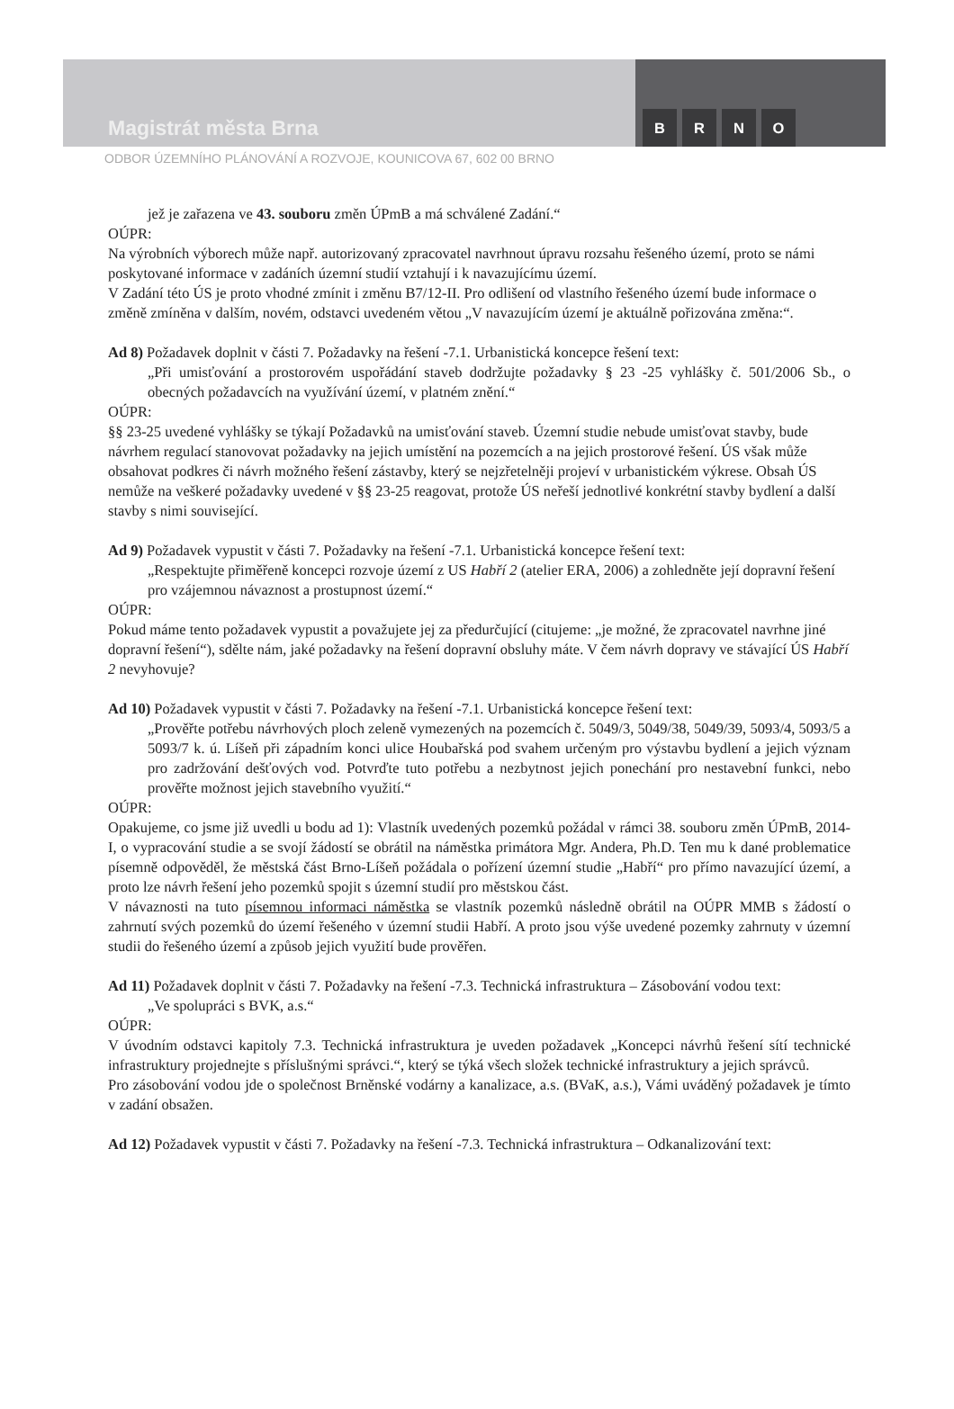Magistrát města Brna
BRNO
ODBOR ÚZEMNÍHO PLÁNOVÁNÍ A ROZVOJE, KOUNICOVA 67, 602 00 BRNO
jež je zařazena ve 43. souboru změn ÚPmB a má schválené Zadání.“
OÚPR:
Na výrobních výborech může např. autorizovaný zpracovatel navrhnout úpravu rozsahu řešeného území, proto se námi poskytované informace v zadáních územní studií vztahují i k navazujícímu území.
V Zadání této ÚS je proto vhodné zmínit i změnu B7/12-II. Pro odlišení od vlastního řešeného území bude informace o změně zmíněna v dalším, novém, odstavci uvedeném větou „V navazujícím území je aktuálně pořizována změna:“.
Ad 8) Požadavek doplnit v části 7. Požadavky na řešení -7.1. Urbanistická koncepce řešení text:
„Při umisťování a prostorovém uspořádání staveb dodržujte požadavky § 23 -25 vyhlášky č. 501/2006 Sb., o obecných požadavcích na využívání území, v platném znění.“
OÚPR:
§§ 23-25 uvedené vyhlášky se týkají Požadavků na umisťování staveb. Územní studie nebude umisťovat stavby, bude návrhem regulací stanovovat požadavky na jejich umístění na pozemcích a na jejich prostorové řešení. ÚS však může obsahovat podkres či návrh možného řešení zástavby, který se nejzřetelněji projeví v urbanistickém výkrese. Obsah ÚS nemůže na veškeré požadavky uvedené v §§ 23-25 reagovat, protože ÚS neřeší jednotlivé konkrétní stavby bydlení a další stavby s nimi související.
Ad 9) Požadavek vypustit v části 7. Požadavky na řešení -7.1. Urbanistická koncepce řešení text:
„Respektujte přiměřeně koncepci rozvoje území z US Habří 2 (atelier ERA, 2006) a zohledněte její dopravní řešení pro vzájemnou návaznost a prostupnost území.“
OÚPR:
Pokud máme tento požadavek vypustit a považujete jej za předurčující (citujeme: „je možné, že zpracovatel navrhne jiné dopravní řešení“), sdělte nám, jaké požadavky na řešení dopravní obsluhy máte. V čem návrh dopravy ve stávající ÚS Habří 2 nevyhovuje?
Ad 10) Požadavek vypustit v části 7. Požadavky na řešení -7.1. Urbanistická koncepce řešení text:
„Prověřte potřebu návrhových ploch zeleně vymezených na pozemcích č. 5049/3, 5049/38, 5049/39, 5093/4, 5093/5 a 5093/7 k. ú. Líšeň při západním konci ulice Houbařská pod svahem určeným pro výstavbu bydlení a jejich význam pro zadržování dešťových vod. Potvrďte tuto potřebu a nezbytnost jejich ponechání pro nestavební funkci, nebo prověřte možnost jejich stavebního využití.“
OÚPR:
Opakujeme, co jsme již uvedli u bodu ad 1): Vlastník uvedených pozemků požádal v rámci 38. souboru změn ÚPmB, 2014-I, o vypracování studie a se svojí žádostí se obrátil na náměstka primátora Mgr. Andera, Ph.D. Ten mu k dané problematice písemně odpověděl, že městská část Brno-Líšeň požádala o pořízení územní studie „Habří“ pro přímo navazující území, a proto lze návrh řešení jeho pozemků spojit s územní studií pro městskou část.
V návaznosti na tuto písemnou informaci náměstka se vlastník pozemků následně obrátil na OÚPR MMB s žádostí o zahrnutí svých pozemků do území řešeného v územní studii Habří. A proto jsou výše uvedené pozemky zahrnuty v územní studii do řešeného území a způsob jejich využití bude prověřen.
Ad 11) Požadavek doplnit v části 7. Požadavky na řešení -7.3. Technická infrastruktura – Zásobování vodou text:
„Ve spolupráci s BVK, a.s.“
OÚPR:
V úvodním odstavci kapitoly 7.3. Technická infrastruktura je uveden požadavek „Koncepci návrhů řešení sítí technické infrastruktury projednejte s příslušnými správci.“, který se týká všech složek technické infrastruktury a jejich správců.
Pro zásobování vodou jde o společnost Brněnské vodárny a kanalizace, a.s. (BVaK, a.s.), Vámi uváděný požadavek je tímto v zadání obsažen.
Ad 12) Požadavek vypustit v části 7. Požadavky na řešení -7.3. Technická infrastruktura – Odkanalizování text: